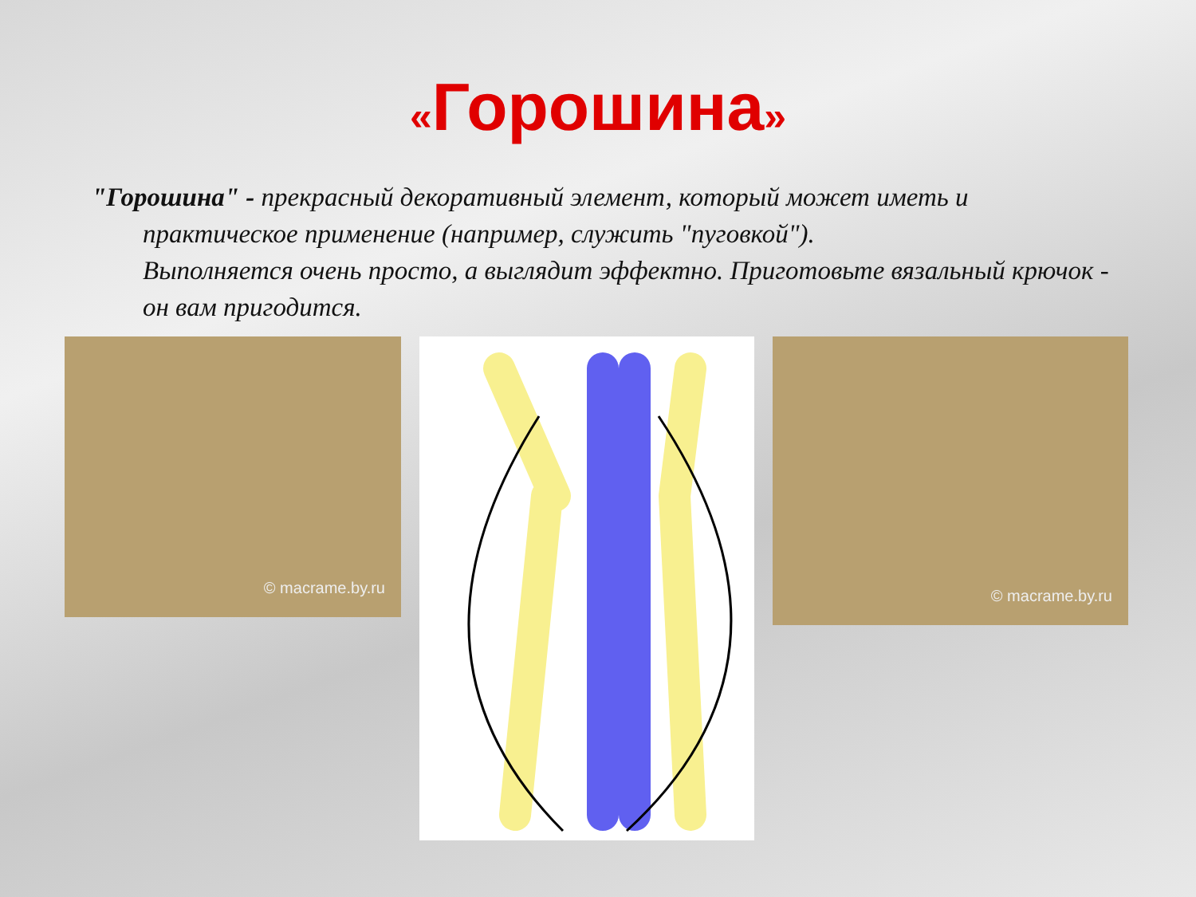«Горошина»
"Горошина" - прекрасный декоративный элемент, который может иметь и практическое применение (например, служить "пуговкой").
Выполняется очень просто, а выглядит эффектно. Приготовьте вязальный крючок - он вам пригодится.
© macrame.by.ru
© macrame.by.ru